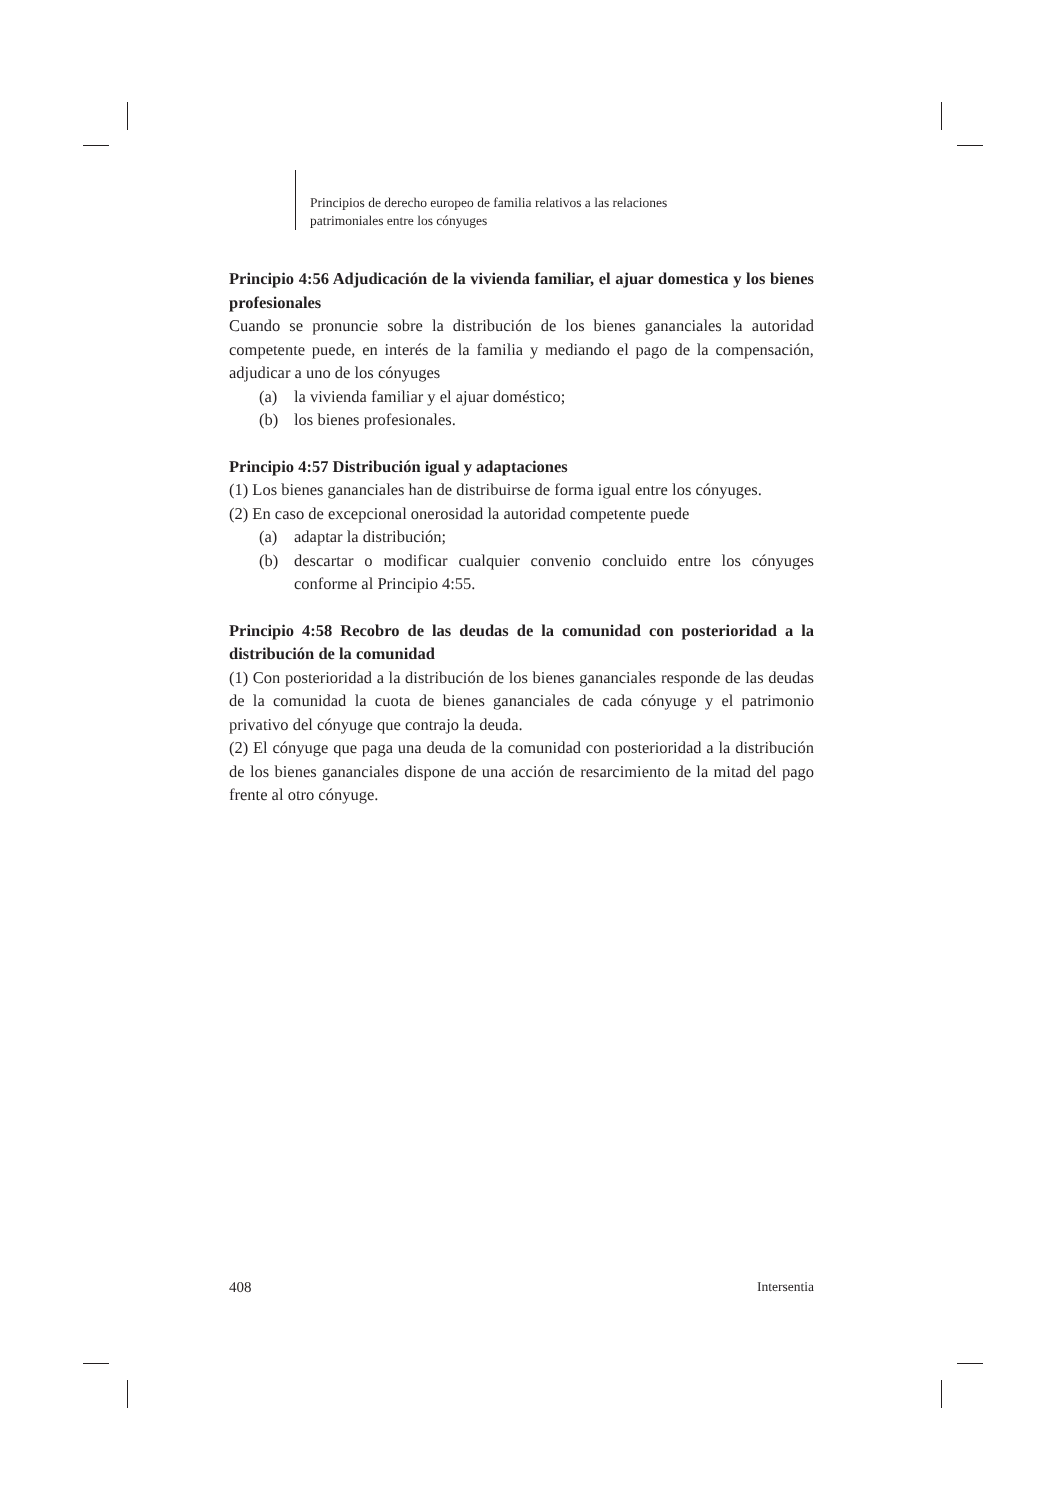Principios de derecho europeo de familia relativos a las relaciones
patrimoniales entre los cónyuges
Principio 4:56 Adjudicación de la vivienda familiar, el ajuar domestica y los bienes profesionales
Cuando se pronuncie sobre la distribución de los bienes gananciales la autoridad competente puede, en interés de la familia y mediando el pago de la compensación, adjudicar a uno de los cónyuges
(a) la vivienda familiar y el ajuar doméstico;
(b) los bienes profesionales.
Principio 4:57 Distribución igual y adaptaciones
(1) Los bienes gananciales han de distribuirse de forma igual entre los cónyuges.
(2) En caso de excepcional onerosidad la autoridad competente puede
(a) adaptar la distribución;
(b) descartar o modificar cualquier convenio concluido entre los cónyuges conforme al Principio 4:55.
Principio 4:58 Recobro de las deudas de la comunidad con posterioridad a la distribución de la comunidad
(1) Con posterioridad a la distribución de los bienes gananciales responde de las deudas de la comunidad la cuota de bienes gananciales de cada cónyuge y el patrimonio privativo del cónyuge que contrajo la deuda.
(2) El cónyuge que paga una deuda de la comunidad con posterioridad a la distribución de los bienes gananciales dispone de una acción de resarcimiento de la mitad del pago frente al otro cónyuge.
408 Intersentia